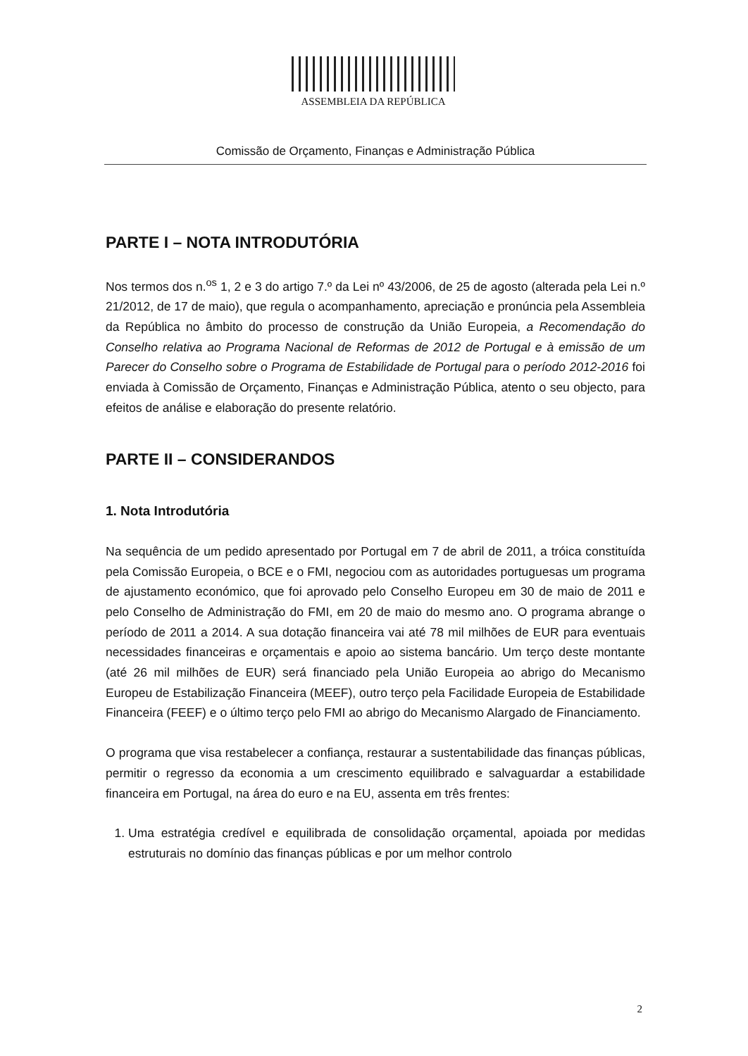ASSEMBLEIA DA REPÚBLICA
Comissão de Orçamento, Finanças e Administração Pública
PARTE I – NOTA INTRODUTÓRIA
Nos termos dos n.<sup>os</sup> 1, 2 e 3 do artigo 7.º da Lei nº 43/2006, de 25 de agosto (alterada pela Lei n.º 21/2012, de 17 de maio), que regula o acompanhamento, apreciação e pronúncia pela Assembleia da República no âmbito do processo de construção da União Europeia, a Recomendação do Conselho relativa ao Programa Nacional de Reformas de 2012 de Portugal e à emissão de um Parecer do Conselho sobre o Programa de Estabilidade de Portugal para o período 2012-2016 foi enviada à Comissão de Orçamento, Finanças e Administração Pública, atento o seu objecto, para efeitos de análise e elaboração do presente relatório.
PARTE II – CONSIDERANDOS
1. Nota Introdutória
Na sequência de um pedido apresentado por Portugal em 7 de abril de 2011, a tróica constituída pela Comissão Europeia, o BCE e o FMI, negociou com as autoridades portuguesas um programa de ajustamento económico, que foi aprovado pelo Conselho Europeu em 30 de maio de 2011 e pelo Conselho de Administração do FMI, em 20 de maio do mesmo ano. O programa abrange o período de 2011 a 2014. A sua dotação financeira vai até 78 mil milhões de EUR para eventuais necessidades financeiras e orçamentais e apoio ao sistema bancário. Um terço deste montante (até 26 mil milhões de EUR) será financiado pela União Europeia ao abrigo do Mecanismo Europeu de Estabilização Financeira (MEEF), outro terço pela Facilidade Europeia de Estabilidade Financeira (FEEF) e o último terço pelo FMI ao abrigo do Mecanismo Alargado de Financiamento.
O programa que visa restabelecer a confiança, restaurar a sustentabilidade das finanças públicas, permitir o regresso da economia a um crescimento equilibrado e salvaguardar a estabilidade financeira em Portugal, na área do euro e na EU, assenta em três frentes:
1. Uma estratégia credível e equilibrada de consolidação orçamental, apoiada por medidas estruturais no domínio das finanças públicas e por um melhor controlo
2